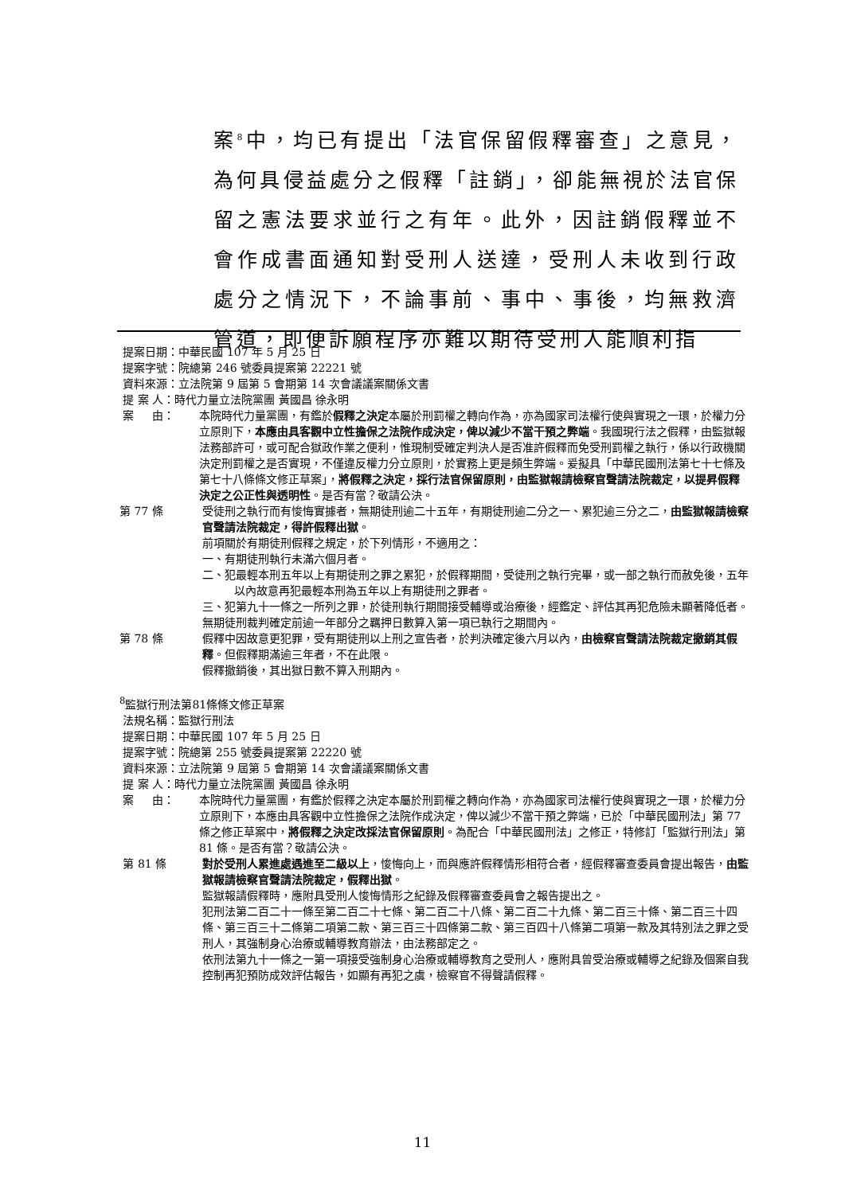案<sup>8</sup>中，均已有提出「法官保留假釋審查」之意見，為何具侵益處分之假釋「註銷」，卻能無視於法官保留之憲法要求並行之有年。此外，因註銷假釋並不會作成書面通知對受刑人送達，受刑人未收到行政處分之情況下，不論事前、事中、事後，均無救濟管道，即便訴願程序亦難以期待受刑人能順利指
提案日期：中華民國 107 年 5 月 25 日
提案字號：院總第 246 號委員提案第 22221 號
資料來源：立法院第 9 屆第 5 會期第 14 次會議議案關係文書
提 案 人：時代力量立法院黨團 黃國昌 徐永明
案 由： 本院時代力量黨團，有鑑於假釋之決定本屬於刑罰權之轉向作為，亦為國家司法權行使與實現之一環，於權力分立原則下，本應由具客觀中立性擔保之法院作成決定，俾以減少不當干預之弊端。我國現行法之假釋，由監獄報法務部許可，或可配合獄政作業之便利，惟現制受確定判決人是否准許假釋而免受刑罰權之執行，係以行政機關決定刑罰權之是否實現，不僅違反權力分立原則，於實務上更是頻生弊端。爰擬具「中華民國刑法第七十七條及第七十八條條文修正草案」，將假釋之決定，採行法官保留原則，由監獄報請檢察官聲請法院裁定，以提昇假釋決定之公正性與透明性。是否有當？敬請公決。
第 77 條 受徒刑之執行而有悛悔實據者，無期徒刑逾二十五年，有期徒刑逾二分之一、累犯逾三分之二，由監獄報請檢察官聲請法院裁定，得許假釋出獄。
前項關於有期徒刑假釋之規定，於下列情形，不適用之：
一、有期徒刑執行未滿六個月者。
二、犯最輕本刑五年以上有期徒刑之罪之累犯，於假釋期間，受徒刑之執行完畢，或一部之執行而赦免後，五年以內故意再犯最輕本刑為五年以上有期徒刑之罪者。
三、犯第九十一條之一所列之罪，於徒刑執行期間接受輔導或治療後，經鑑定、評估其再犯危險未顯著降低者。
無期徒刑裁判確定前逾一年部分之羈押日數算入第一項已執行之期間內。
第 78 條 假釋中因故意更犯罪，受有期徒刑以上刑之宣告者，於判決確定後六月以內，由檢察官聲請法院裁定撤銷其假釋。但假釋期滿逾三年者，不在此限。
假釋撤銷後，其出獄日數不算入刑期內。
<sup>8</sup> 監獄行刑法第81條條文修正草案
法規名稱：監獄行刑法
提案日期：中華民國 107 年 5 月 25 日
提案字號：院總第 255 號委員提案第 22220 號
資料來源：立法院第 9 屆第 5 會期第 14 次會議議案關係文書
提 案 人：時代力量立法院黨團 黃國昌 徐永明
案 由： 本院時代力量黨團，有鑑於假釋之決定本屬於刑罰權之轉向作為，亦為國家司法權行使與實現之一環，於權力分立原則下，本應由具客觀中立性擔保之法院作成決定，俾以減少不當干預之弊端，已於「中華民國刑法」第 77 條之修正草案中，將假釋之決定改採法官保留原則。為配合「中華民國刑法」之修正，特修訂「監獄行刑法」第 81 條。是否有當？敬請公決。
第 81 條 對於受刑人累進處遇進至二級以上，悛悔向上，而與應許假釋情形相符合者，經假釋審查委員會提出報告，由監獄報請檢察官聲請法院裁定，假釋出獄。
監獄報請假釋時，應附具受刑人悛悔情形之紀錄及假釋審查委員會之報告提出之。
犯刑法第二百二十一條至第二百二十七條、第二百二十八條、第二百二十九條、第二百三十條、第二百三十四條、第三百三十二條第二項第二款、第三百三十四條第二款、第三百四十八條第二項第一款及其特別法之罪之受刑人，其強制身心治療或輔導教育辦法，由法務部定之。
依刑法第九十一條之一第一項接受強制身心治療或輔導教育之受刑人，應附具曾受治療或輔導之紀錄及個案自我控制再犯預防成效評估報告，如顯有再犯之虞，檢察官不得聲請假釋。
11